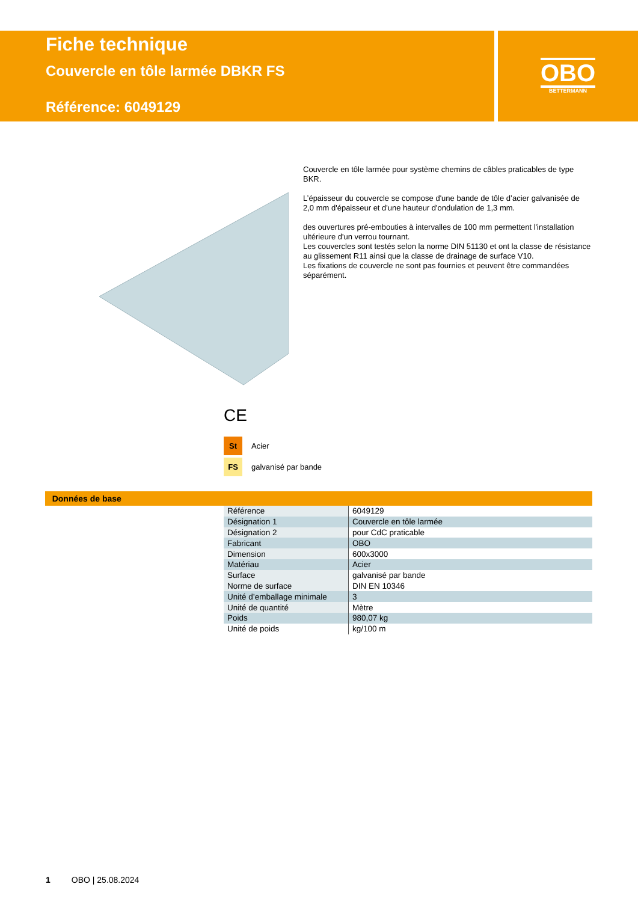Fiche technique
Couvercle en tôle larmée DBKR FS
Référence: 6049129
OBO
BETTERMANN
Couvercle en tôle larmée pour système chemins de câbles praticables de type BKR.
L’épaisseur du couvercle se compose d'une bande de tôle d’acier galvanisée de 2,0 mm d'épaisseur et d'une hauteur d'ondulation de 1,3 mm.
des ouvertures pré-embouties à intervalles de 100 mm permettent l'installation ultérieure d'un verrou tournant.
Les couvercles sont testés selon la norme DIN 51130 et ont la classe de résistance au glissement R11 ainsi que la classe de drainage de surface V10.
Les fixations de couvercle ne sont pas fournies et peuvent être commandées séparément.
CE
St Acier
FS galvanisé par bande
Données de base
| Référence | 6049129 |
| Désignation 1 | Couvercle en tôle larmée |
| Désignation 2 | pour CdC praticable |
| Fabricant | OBO |
| Dimension | 600x3000 |
| Matériau | Acier |
| Surface | galvanisé par bande |
| Norme de surface | DIN EN 10346 |
| Unité d’emballage minimale | 3 |
| Unité de quantité | Mètre |
| Poids | 980,07 kg |
| Unité de poids | kg/100 m |
1 OBO | 25.08.2024